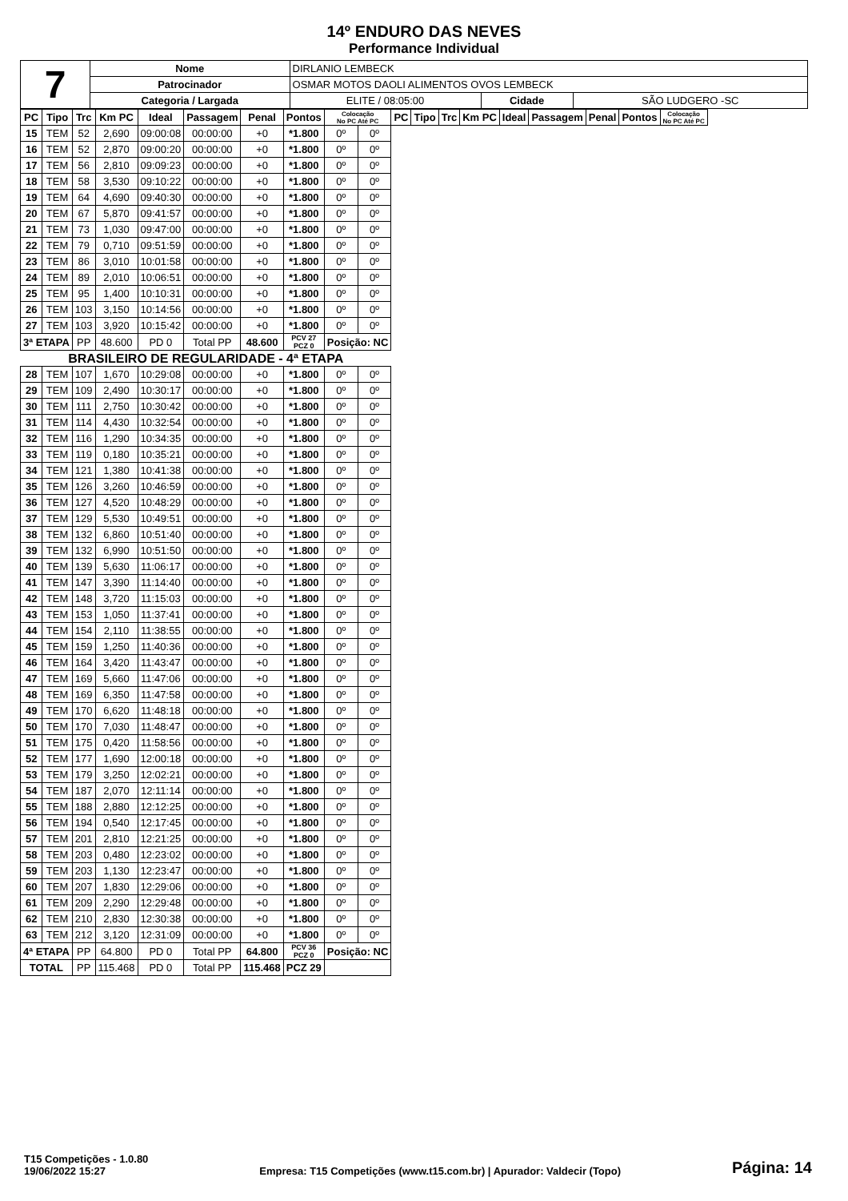14º ENDURO DAS NEVES
Performance Individual
| 7 | Nome | DIRLANIO LEMBECK | | |
| | Patrocinador | OSMAR MOTOS DAOLI ALIMENTOS OVOS LEMBECK | | |
| | Categoria / Largada | ELITE / 08:05:00 | Cidade | SÃO LUDGERO -SC |
| PC | Tipo | Trc | Km PC | Ideal | Passagem | Penal | Pontos | Colocação No PC Até PC | | PC | Tipo | Trc | Km PC | Ideal | Passagem | Penal | Pontos | Colocação No PC Até PC |
| --- | --- | --- | --- | --- | --- | --- | --- | --- | --- | --- | --- | --- | --- | --- | --- | --- | --- | --- |
| 15 | TEM | 52 | 2,690 | 09:00:08 | 00:00:00 | +0 | *1.800 | 0º | 0º | | | | | | | | | |
| 16 | TEM | 52 | 2,870 | 09:00:20 | 00:00:00 | +0 | *1.800 | 0º | 0º | | | | | | | | | |
| 17 | TEM | 56 | 2,810 | 09:09:23 | 00:00:00 | +0 | *1.800 | 0º | 0º | | | | | | | | | |
| 18 | TEM | 58 | 3,530 | 09:10:22 | 00:00:00 | +0 | *1.800 | 0º | 0º | | | | | | | | | |
| 19 | TEM | 64 | 4,690 | 09:40:30 | 00:00:00 | +0 | *1.800 | 0º | 0º | | | | | | | | | |
| 20 | TEM | 67 | 5,870 | 09:41:57 | 00:00:00 | +0 | *1.800 | 0º | 0º | | | | | | | | | |
| 21 | TEM | 73 | 1,030 | 09:47:00 | 00:00:00 | +0 | *1.800 | 0º | 0º | | | | | | | | | |
| 22 | TEM | 79 | 0,710 | 09:51:59 | 00:00:00 | +0 | *1.800 | 0º | 0º | | | | | | | | | |
| 23 | TEM | 86 | 3,010 | 10:01:58 | 00:00:00 | +0 | *1.800 | 0º | 0º | | | | | | | | | |
| 24 | TEM | 89 | 2,010 | 10:06:51 | 00:00:00 | +0 | *1.800 | 0º | 0º | | | | | | | | | |
| 25 | TEM | 95 | 1,400 | 10:10:31 | 00:00:00 | +0 | *1.800 | 0º | 0º | | | | | | | | | |
| 26 | TEM | 103 | 3,150 | 10:14:56 | 00:00:00 | +0 | *1.800 | 0º | 0º | | | | | | | | | |
| 27 | TEM | 103 | 3,920 | 10:15:42 | 00:00:00 | +0 | *1.800 | 0º | 0º | | | | | | | | | |
| 3ª ETAPA | | PP | 48.600 | PD 0 | Total PP | 48.600 | PCV 27 PCZ 0 | Posição: NC | | | | | | | | | | |
| BRASILEIRO DE REGULARIDADE - 4ª ETAPA | | | | | | | | | | | | | | | | | | |
| 28 | TEM | 107 | 1,670 | 10:29:08 | 00:00:00 | +0 | *1.800 | 0º | 0º | | | | | | | | | |
| 29 | TEM | 109 | 2,490 | 10:30:17 | 00:00:00 | +0 | *1.800 | 0º | 0º | | | | | | | | | |
| 30 | TEM | 111 | 2,750 | 10:30:42 | 00:00:00 | +0 | *1.800 | 0º | 0º | | | | | | | | | |
| 31 | TEM | 114 | 4,430 | 10:32:54 | 00:00:00 | +0 | *1.800 | 0º | 0º | | | | | | | | | |
| 32 | TEM | 116 | 1,290 | 10:34:35 | 00:00:00 | +0 | *1.800 | 0º | 0º | | | | | | | | | |
| 33 | TEM | 119 | 0,180 | 10:35:21 | 00:00:00 | +0 | *1.800 | 0º | 0º | | | | | | | | | |
| 34 | TEM | 121 | 1,380 | 10:41:38 | 00:00:00 | +0 | *1.800 | 0º | 0º | | | | | | | | | |
| 35 | TEM | 126 | 3,260 | 10:46:59 | 00:00:00 | +0 | *1.800 | 0º | 0º | | | | | | | | | |
| 36 | TEM | 127 | 4,520 | 10:48:29 | 00:00:00 | +0 | *1.800 | 0º | 0º | | | | | | | | | |
| 37 | TEM | 129 | 5,530 | 10:49:51 | 00:00:00 | +0 | *1.800 | 0º | 0º | | | | | | | | | |
| 38 | TEM | 132 | 6,860 | 10:51:40 | 00:00:00 | +0 | *1.800 | 0º | 0º | | | | | | | | | |
| 39 | TEM | 132 | 6,990 | 10:51:50 | 00:00:00 | +0 | *1.800 | 0º | 0º | | | | | | | | | |
| 40 | TEM | 139 | 5,630 | 11:06:17 | 00:00:00 | +0 | *1.800 | 0º | 0º | | | | | | | | | |
| 41 | TEM | 147 | 3,390 | 11:14:40 | 00:00:00 | +0 | *1.800 | 0º | 0º | | | | | | | | | |
| 42 | TEM | 148 | 3,720 | 11:15:03 | 00:00:00 | +0 | *1.800 | 0º | 0º | | | | | | | | | |
| 43 | TEM | 153 | 1,050 | 11:37:41 | 00:00:00 | +0 | *1.800 | 0º | 0º | | | | | | | | | |
| 44 | TEM | 154 | 2,110 | 11:38:55 | 00:00:00 | +0 | *1.800 | 0º | 0º | | | | | | | | | |
| 45 | TEM | 159 | 1,250 | 11:40:36 | 00:00:00 | +0 | *1.800 | 0º | 0º | | | | | | | | | |
| 46 | TEM | 164 | 3,420 | 11:43:47 | 00:00:00 | +0 | *1.800 | 0º | 0º | | | | | | | | | |
| 47 | TEM | 169 | 5,660 | 11:47:06 | 00:00:00 | +0 | *1.800 | 0º | 0º | | | | | | | | | |
| 48 | TEM | 169 | 6,350 | 11:47:58 | 00:00:00 | +0 | *1.800 | 0º | 0º | | | | | | | | | |
| 49 | TEM | 170 | 6,620 | 11:48:18 | 00:00:00 | +0 | *1.800 | 0º | 0º | | | | | | | | | |
| 50 | TEM | 170 | 7,030 | 11:48:47 | 00:00:00 | +0 | *1.800 | 0º | 0º | | | | | | | | | |
| 51 | TEM | 175 | 0,420 | 11:58:56 | 00:00:00 | +0 | *1.800 | 0º | 0º | | | | | | | | | |
| 52 | TEM | 177 | 1,690 | 12:00:18 | 00:00:00 | +0 | *1.800 | 0º | 0º | | | | | | | | | |
| 53 | TEM | 179 | 3,250 | 12:02:21 | 00:00:00 | +0 | *1.800 | 0º | 0º | | | | | | | | | |
| 54 | TEM | 187 | 2,070 | 12:11:14 | 00:00:00 | +0 | *1.800 | 0º | 0º | | | | | | | | | |
| 55 | TEM | 188 | 2,880 | 12:12:25 | 00:00:00 | +0 | *1.800 | 0º | 0º | | | | | | | | | |
| 56 | TEM | 194 | 0,540 | 12:17:45 | 00:00:00 | +0 | *1.800 | 0º | 0º | | | | | | | | | |
| 57 | TEM | 201 | 2,810 | 12:21:25 | 00:00:00 | +0 | *1.800 | 0º | 0º | | | | | | | | | |
| 58 | TEM | 203 | 0,480 | 12:23:02 | 00:00:00 | +0 | *1.800 | 0º | 0º | | | | | | | | | |
| 59 | TEM | 203 | 1,130 | 12:23:47 | 00:00:00 | +0 | *1.800 | 0º | 0º | | | | | | | | | |
| 60 | TEM | 207 | 1,830 | 12:29:06 | 00:00:00 | +0 | *1.800 | 0º | 0º | | | | | | | | | |
| 61 | TEM | 209 | 2,290 | 12:29:48 | 00:00:00 | +0 | *1.800 | 0º | 0º | | | | | | | | | |
| 62 | TEM | 210 | 2,830 | 12:30:38 | 00:00:00 | +0 | *1.800 | 0º | 0º | | | | | | | | | |
| 63 | TEM | 212 | 3,120 | 12:31:09 | 00:00:00 | +0 | *1.800 | 0º | 0º | | | | | | | | | |
| 4ª ETAPA | | PP | 64.800 | PD 0 | Total PP | 64.800 | PCV 36 PCZ 0 | Posição: NC | | | | | | | | | | |
| TOTAL | | PP | 115.468 | PD 0 | Total PP | 115.468 | PCZ 29 | | | | | | | | | | | |
T15 Competições - 1.0.80
19/06/2022 15:27
Empresa: T15 Competições (www.t15.com.br) | Apurador: Valdecir (Topo)
Página: 14